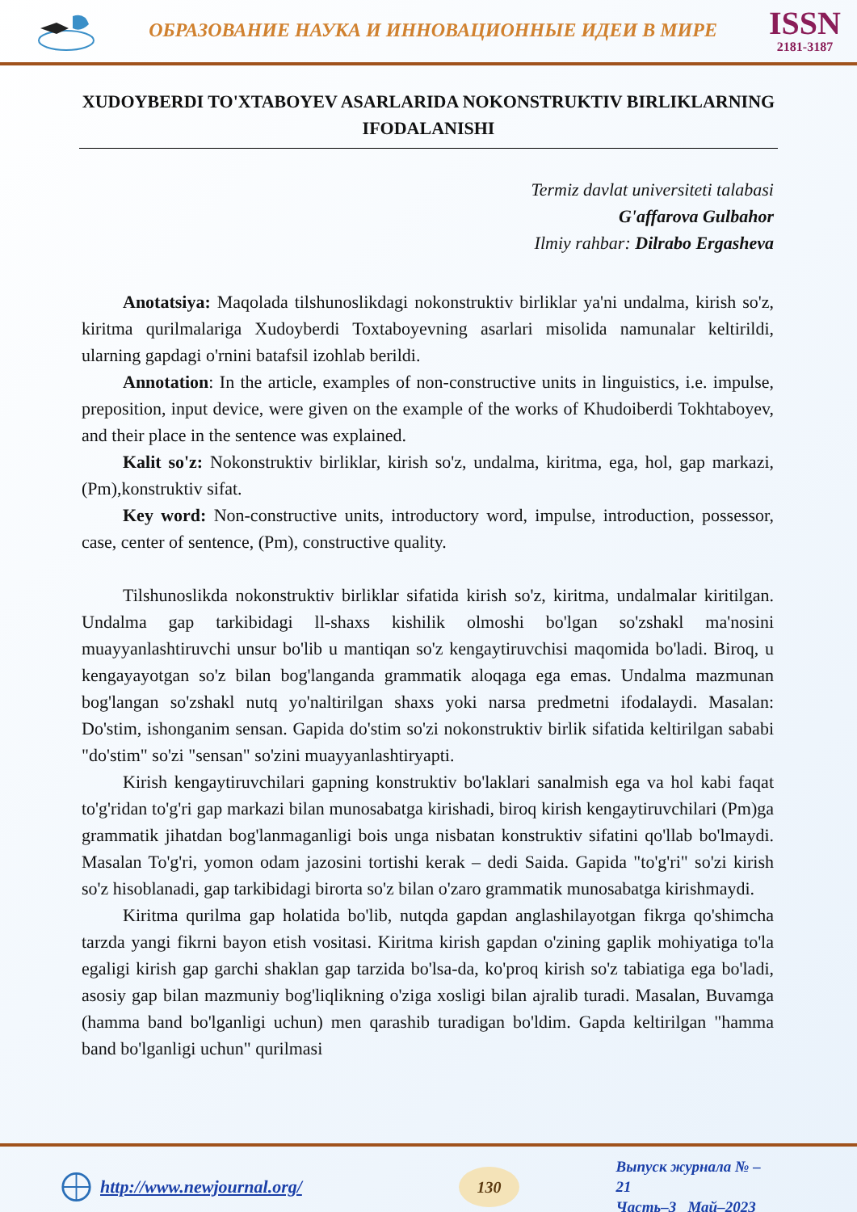ОБРАЗОВАНИЕ НАУКА И ИННОВАЦИОННЫЕ ИДЕИ В МИРЕ
ISSN
2181-3187
XUDOYBERDI TO'XTABOYEV ASARLARIDA NOKONSTRUKTIV BIRLIKLARNING IFODALANISHI
Termiz davlat universiteti talabasi
G'affarova Gulbahor
Ilmiy rahbar: Dilrabo Ergasheva
Anotatsiya: Maqolada tilshunoslikdagi nokonstruktiv birliklar ya'ni undalma, kirish so'z, kiritma qurilmalariga Xudoyberdi Toxtaboyevning asarlari misolida namunalar keltirildi, ularning gapdagi o'rnini batafsil izohlab berildi.
Annotation: In the article, examples of non-constructive units in linguistics, i.e. impulse, preposition, input device, were given on the example of the works of Khudoiberdi Tokhtaboyev, and their place in the sentence was explained.
Kalit so'z: Nokonstruktiv birliklar, kirish so'z, undalma, kiritma, ega, hol, gap markazi, (Pm),konstruktiv sifat.
Key word: Non-constructive units, introductory word, impulse, introduction, possessor, case, center of sentence, (Pm), constructive quality.
Tilshunoslikda nokonstruktiv birliklar sifatida kirish so'z, kiritma, undalmalar kiritilgan. Undalma gap tarkibidagi ll-shaxs kishilik olmoshi bo'lgan so'zshakl ma'nosini muayyanlashtiruvchi unsur bo'lib u mantiqan so'z kengaytiruvchisi maqomida bo'ladi. Biroq, u kengayayotgan so'z bilan bog'langanda grammatik aloqaga ega emas. Undalma mazmunan bog'langan so'zshakl nutq yo'naltirilgan shaxs yoki narsa predmetni ifodalaydi. Masalan: Do'stim, ishonganim sensan. Gapida do'stim so'zi nokonstruktiv birlik sifatida keltirilgan sababi "do'stim" so'zi "sensan" so'zini muayyanlashtiryapti.
Kirish kengaytiruvchilari gapning konstruktiv bo'laklari sanalmish ega va hol kabi faqat to'g'ridan to'g'ri gap markazi bilan munosabatga kirishadi, biroq kirish kengaytiruvchilari (Pm)ga grammatik jihatdan bog'lanmaganligi bois unga nisbatan konstruktiv sifatini qo'llab bo'lmaydi. Masalan To'g'ri, yomon odam jazosini tortishi kerak – dedi Saida. Gapida "to'g'ri" so'zi kirish so'z hisoblanadi, gap tarkibidagi birorta so'z bilan o'zaro grammatik munosabatga kirishmaydi.
Kiritma qurilma gap holatida bo'lib, nutqda gapdan anglashilayotgan fikrga qo'shimcha tarzda yangi fikrni bayon etish vositasi. Kiritma kirish gapdan o'zining gaplik mohiyatiga to'la egaligi kirish gap garchi shaklan gap tarzida bo'lsa-da, ko'proq kirish so'z tabiatiga ega bo'ladi, asosiy gap bilan mazmuniy bog'liqlikning o'ziga xosligi bilan ajralib turadi. Masalan, Buvamga (hamma band bo'lganligi uchun) men qarashib turadigan bo'ldim. Gapda keltirilgan "hamma band bo'lganligi uchun" qurilmasi
http://www.newjournal.org/
130
Выпуск журнала № – 21
Часть–3_ Май–2023